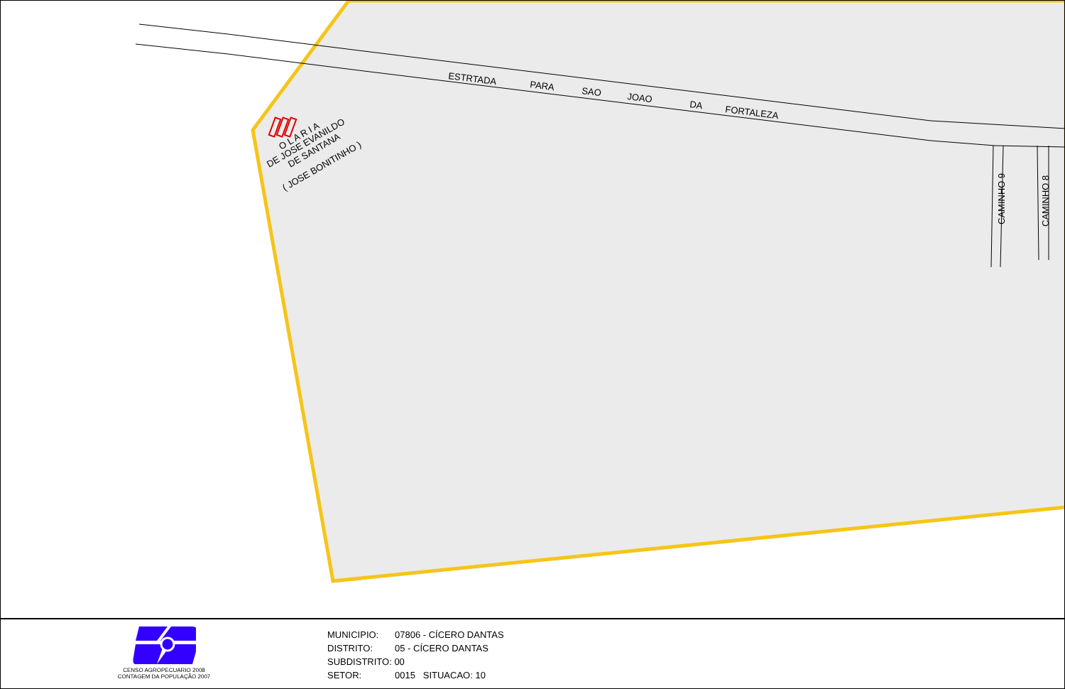ESTRTADA
PARA
SAO
JOAO
DA
FORTALEZA
CAMINHO 9
CAMINHO 8
O L A R I A
DE JOSE EVANILDO
DE SANTANA
( JOSE BONITINHO )
CENSO AGROPECUARIO 2008
CONTAGEM DA POPULAÇÃO 2007
MUNICIPIO: 07806 - CÍCERO DANTAS
DISTRITO: 05 - CÍCERO DANTAS
SUBDISTRITO: 00
SETOR: 0015 SITUACAO: 10